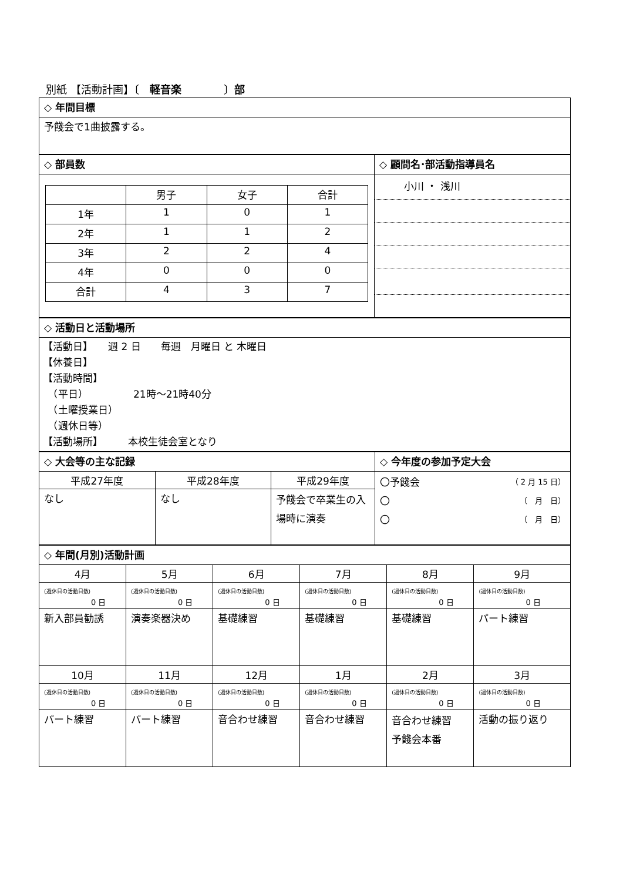別紙 【活動計画】〔　軽音楽　　　　〕部
| ◇ 年間目標 |
| 予餞会で1曲披露する。 |
| ◇ 部員数 | ◇ 顧問名･部活動指導員名 |
| / / 男子 / 女子 / 合計 / / 1年 / 1 / 0 / 1 / / 2年 / 1 / 1 / 2 / / 3年 / 2 / 2 / 4 / / 4年 / 0 / 0 / 0 / / 合計 / 4 / 3 / 7 / | 小川 ・ 浅川 |
| ◇ 活動日と活動場所 |
| 【活動日】 週 2 日 毎週 月曜日 と 木曜日 【休養日】 【活動時間】 （平日） 21時～21時40分 （土曜授業日） （週休日等） 【活動場所】 本校生徒会室となり |
| ◇ 大会等の主な記録 | | | ◇ 今年度の参加予定大会 |
| 平成27年度 | 平成28年度 | 平成29年度 | 〇予餞会 （ 2 月 15 日） 〇 （ 月 日） 〇 （ 月 日） |
| なし | なし | 予餞会で卒業生の入場時に演奏 | |
| ◇ 年間(月別)活動計画 | | | | | |
| 4月 | 5月 | 6月 | 7月 | 8月 | 9月 |
| (週休日の活動日数) 0 日 | (週休日の活動日数) 0 日 | (週休日の活動日数) 0 日 | (週休日の活動日数) 0 日 | (週休日の活動日数) 0 日 | (週休日の活動日数) 0 日 |
| 新入部員勧誘 | 演奏楽器決め | 基礎練習 | 基礎練習 | 基礎練習 | パート練習 |
| 10月 | 11月 | 12月 | 1月 | 2月 | 3月 |
| (週休日の活動日数) 0 日 | (週休日の活動日数) 0 日 | (週休日の活動日数) 0 日 | (週休日の活動日数) 0 日 | (週休日の活動日数) 0 日 | (週休日の活動日数) 0 日 |
| パート練習 | パート練習 | 音合わせ練習 | 音合わせ練習 | 音合わせ練習 予餞会本番 | 活動の振り返り |